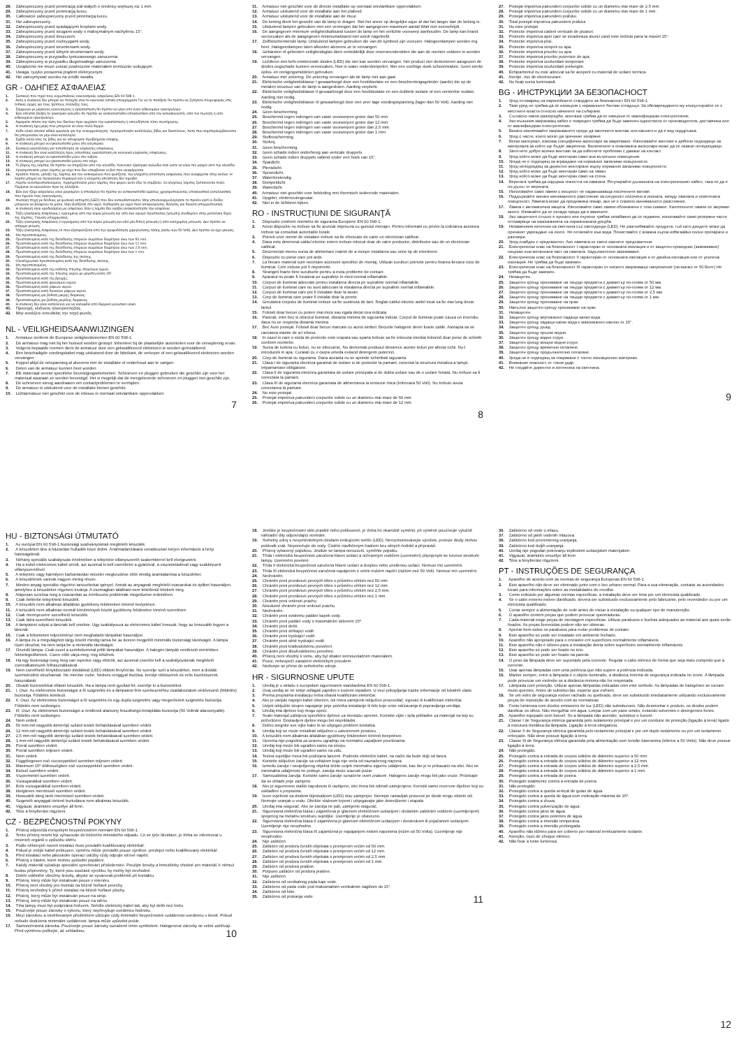28. Zabezpieczony przed penetracją ciał stałych o średnicy większej niż 1 mm.
29. Zabezpieczony przed penetracją kurzu.
30. Całkowicie zabezpieczony przed penetracją kurzu.
31. Nie zabezpieczony.
32. Zabezpieczony przed spadającymi kroplami wody.
33. Zabezpieczony przed strugami wody o maksymalnym nachyleniu 15°.
34. Zabezpieczony przed deszczem.
35. Zabezpieczony przed rozbryzgami wody.
36. Zabezpieczony przed strumieniami wody.
37. Zabezpieczony przed silnymi strumieniami wody.
38. Zabezpieczony w przypadku tymczasowego zanurzenia.
39. Zabezpieczony w przypadku długotrwałego zanurzenia.
40. Urządzenie nie może zostac powleczone materiałem termicznie izolującym.
41. Uwaga, ryzyko porażenia prądem elektrycznym.
42. Nie zatrzymywać wzroku na źródle światła.
GR - ΟΔΗΓΙΕΣ ΑΣΦΑΛΕΙΑΣ
1. Συσκευή που τηρεί τους ευρωπαϊκούς κανονισμούς ασφαλείας EN 60 598-1.
2. Αυτή η συσκευή δεν μπορεί να πεταχτεί σαν τα κανονικά αστικά απορρίμματα Για να τα πετάξετε θα πρέπει να ζητήσετε πληροφορίες στις τοπικές αρχές για τους τρόπους σύλλεξής τους.
3. Σύμφωνα με μερικούς κανονισμούς η εγκατάσταση θα πρέπει να γίνει από έναν ειδικευμένο ηλεκτρολόγο.
4. Εάν υποστεί βλάβη το ηλεκτρικό καλώδιο θα πρέπει να αντικατασταθεί αποκλειστικά από τον κατασκευαστή, από τον πωλητή ή από ειδικευμένο ηλεκτρολόγο.
5. Αφαιρείτε πάντα την τάση του δικτύου πριν αρχίσετε την εγκατάσταση ή οποιοδήποτε τύπο συντήρησης.
6. Η συσκευή έχει μέρη που μπορούν να είναι πολύ θερμά.
7. Κάθε υλικό απαιτεί ειδικά εργαλεία για την συναρμολόγηση. Χρησιμοποιείτε κατάλληλες βίδες και δακτύλιους. Αυτά που συμπεριλαμβάνονται θα μπορούσαν να μην είναι κατάλληλα.
8. Σφίξτε καλά όλες τις βίδες για να αποφύγετε προβλήματα επαφής.
9. Η συσκευή μπορεί να εγκατασταθεί μόνο στο εσωτερικό.
10. Συσκευή ακατάλληλη για τοποθέτηση σε εύφλεκτες επιφάνειες.
11. Η συσκευή δεν είναι κατάλληλη προς απευθείας εγκατάσταση σε κανονικά εύφλεκτες επιφάνειες.
12. Η συσκευή μπορεί να εγκατασταθεί μόνο στο ταβάνι.
13. Η συσκευή μπορεί να εγκατασταθεί μόνον στο τοίχο.
14. Το βάρος της λάμπας θα πρέπει να στηρίζεται από την αλυσίδα. Κανονικό ηλεκτρικό καλώδιο έτσι ώστε να είναι πιο μακρύ από την αλυσίδα.
15. Χρησιμοποιείτε μόνο λάμπες με ισχύ που δεν υπερβαίνει οι βατ που αναφέρονται.
16. Κρατάτε πάντα, μεταξύ της λάμπας και του αντικειμένου που φωτίζεται, την ελάχιστη απόσταση ασφαλείας που αναφέρεται στην εικόνα. Η λάμπα μπορεί να προκαλέσει πυρκαγιά εάν η ελάχιστη απόσταση δεν τηρηθεί.
17. Λάμπα αυτοπροστατευόμενη. Χρησιμοποιείτε μόνο λάμπες που φέρου αυτό εδώ το σύμβολο. Οι αλογόνες λάμπες ζεσταίνονται πολύ. Περίμενε να κρυώσουν πριν τις αλλάξετε.
18. Εάν ένα τζάμι ασφαλείας είναι ραγισμένο ή σπασμένο θα πρέπει να αντικατασταθεί αμέσως χρησιμοποιώντας αποκλειστικά ανταλλακτικά που τηρούν τους κανονισμούς.
19. Φωτεινή πηγή με διόδους με φωτεινή εκπομπή (LED) που δεν αντικαθιστούνται. Μην αποσυναρμολογήσετε το προϊόν γιατί οι δίοδοι μπορούν να βλάψουν τα μάτια. Μην βυθίζεται στο νερό. Καθαρίστε με υγρό πανί αποφεύγοντας διαλυτές και δυνατά απορρυπαντικά.
20. Η συσκευή είναι εφοδιασμένη με ασφάλεια. Εάν η λάμπα δεν ανάβει αντικαταστήστε την ασφάλεια.
21. Τάξη ηλεκτρικής Ασφάλειας I εγγυημένη από την κύρια μόνωση και από ένα αγωγό προστασίας (γείωση) συνδεμένο στην μεταλλική δομή της λάμπας. Γείωση υποχρεωτική.
22. Τάξη ηλεκτρικής Ασφάλειας II εγγυημένη από την κύρια μόνωση και από μία διπλή μόνωση ή από ενισχυμένη μόνωση. Δεν πρέπει να υπάρχει γείωση.
23. Τάξη ηλεκτρικής Ασφάλειας III που εξασφαλίζεται από την τροφοδότηση χαμηλώτατης τάσης (κάτω των 50 Volt). Δεν πρέπει να έχει γείωση.
24. Μη προστατευμένη.
25. Προστατευμένη κατά της διείσδυσης στερεών σωμάτων διαμέτρου άνω των 50 mm.
26. Προστατευμένη κατά της διείσδυσης στερεών σωμάτων διαμέτρου άνω των 12 mm.
27. Προστατευμένη κατά της διείσδυσης στερεών σωμάτων διαμέτρου άνω των 2,5 mm.
28. Προστατευμένη κατά της διείσδυσης στερεών σωμάτων διαμέτρου άνω των 1 mm.
29. Προστατευμένη κατά της διείσδυσης της σκόνης.
30. Ολοκληρωτικά προστατευμένη κατά της διείσδυσης σκόνης.
31. Μη προστατευμένη.
32. Προστατευμένη κατά της κάθετης πτώσης σταγόνων νερού.
33. Προστατευμένη κατά της πτώσης νερού με μέγιστη κλίση 15º.
34. Προστατευμένη κατά της βροχής.
35. Προστατευμένη κατά ψεκασμού νερού.
36. Προστατευμένη κατά ρίψεων νερού.
37. Προστατευμένη κατά δυνατών ρίψεων νερού.
38. Προστατευμένη για βύθιση μικρής διάρκειας.
39. Προστατευμένη για βύθιση μεγάλης διαρκείας.
40. Η συσκευή δεν είναι κατάλληλη για να καλυφθεί από θερμικά μονωτικό υλικό.
41. Προσοχή, κίνδυνος ηλεκτροπληξίας.
42. Μην κοιτάζετε απευθείας την πηγή φωτός.
NL - VEILIGHEIDSAANWIJZINGEN
1. Armatuur conform de Europese veiligheidsnormen EN 60 598-1.
2. De armatuur mag niet bij het huisvuil worden gestopt. Informeer bij de plaatselijke autoriteiten voor de verwijdering ervan.
3. Volgens bepaalde normen dient de armatuur door een gekwalificeerd elektricien te worden geïnstalleerd.
4. Een beschadigde voedingskabel mag uitsluitend door de fabrikant, de verkoper of een gekwalificeerd elektricien worden vervangen.
5. Koppel altijd de netspanning af alvorens met de installatie of onderhoud aan te vangen.
6. Delen van de armatuur kunnen heet worden.
7. Elk materiaal vereist specifieke bevestigingselementen. Schroeven en pluggen gebruiken die geschikt zijn voor het materiaal waaraan ze worden bevestigd. Het is mogelijk dat de meegeleverde schroeven en pluggen niet geschikt zijn.
8. De schroeven stevig aandraaien om contactproblemen te vermijden.
9. De armatuur is uitsluitend voor de installatie binnen geschikt.
10. Lichtarmatuur niet geschikt voor de inbouw in normaal ontvlambare oppervlakken
7
11. Armatuur niet geschikt voor de directe installatie op normaal ontvlambare oppervlakken.
12. Armatuur uitsluitend voor de installatie aan het plafond.
13. Armatuur uitsluitend voor de installatie aan de muur.
14. De ketting dient het gewicht van de lamp te dragen. Stel het snoer op dergelijke wijze af dat het langer dan de ketting is.
15. Uitsluitend lampen gebruiken met een vermogen dat het aangegeven maximum aantal Watt niet overschrijdt.
16. De aangegeven minimum veiligheidsafstand tussen de lamp en het verlichte voorwerp aanhouden. De lamp kan brand veroorzaken als de aangegeven minimumafstand niet wordt nageleefd.
17. Zelfbeschermende lamp. Uitsluitend lampen gebruiken die van dit symbool zijn voorzien. Halogeenlampen worden erg heet. Halogeenlampen laten afkoelen alvorens ze te vervangen.
18. Gebarsten of gebroken veiligheidsglas dient onmiddellijk door reserveonderdelen die aan de normen voldoen te worden vervangen.
19. Lichtbron met licht-emitterende diodes (LED) die niet kan worden vervangen. Het product niet demonteren aangezien de diodes oogschade kunnen veroorzaken. Niet in water onderdompelen. Met een vochtige doek schoonmaken. Geen sterke oplos- en reinigingsmiddelen gebruiken.
20. Armatuur met zekering. De zekering vervangen als de lamp niet aan gaat.
21. Elektrische veiligheidsklasse I gewaarborgd door een hoofdisolatie en een beschermingsgeleider (aarde) die op de metalen structuur van de lamp is aangesloten. Aarding verplicht.
22. Elektrische veiligheidsklasse II gewaarborgd door een hoofdisolatie en een dubbele isolatie of een versterkte isolatie. Aarding niet nodig.
23. Elektrische veiligheidsklasse III gewaarborgd door een zeer lage voedingsspanning (lager dan 50 Volt). Aarding niet nodig.
24. Geen bescherming.
25. Beschermd tegen indringen van vaste voorwerpen groter dan 50 mm.
26. Beschermd tegen indringen van vaste voorwerpen groter dan 12 mm.
27. Beschermd tegen indringen van vaste voorwerpen groter dan 2,5 mm.
28. Beschermd tegen indringen van vaste voorwerpen groter dan 1 mm.
29. Stofbescherming.
30. Stofvrij.
31. Geen bescherming.
32. Geen schade indien onderhevig aan verticale druppels.
33. Geen schade indien druppels vallend onder een hoek van 15°.
34. Spatdicht.
35. Plensdicht.
36. Sproeidicht.
37. Waterbestendig.
38. Dompeldicht.
39. Waterdicht.
40. Armatuur niet geschikt voor bekleding met thermisch isolerende materialen.
41. Opgelet, elektrocutiegevaar.
42. Niet in de lichtbron kijken.
RO - INSTRUCŢIUNI DE SIGURANŢĂ
1. Dispozitiv conform normelor de siguranta Europene EN 60 598-1.
2. Acest dispozitiv nu trebuie sa fie aruncat impreuna cu gunoiul menajer. Pentru informatii cu privire la coletarea acestora trebuie sa consultati autoritatile locale.
3. Potrivit unor norme de instalare trebuie sa fie efectuate de catre un electrician calificat.
4. Daca este deteriorat cablul electric extern trebuie inlocuit doar de catre productor, distribuitor sau de un electrician calificat.
5. Deconectati mereu sursa de alimentare inainte de a incepe instalarea sau orice tip de intretinere.
6. Dispozitiv cu piese care pot arde.
7. La fiecare material sunt necesare accesorii specifice de montaj. Utilizati suruburi potrivite pentru fixarea fiecarui corp de iluminat. Cele incluse pot fi nepotrivite.
8. Strangeti foarte bine suruburile pentru a evita probleme de contact.
9. Aparatul nu poate fi încastrat pe suprafeţe în mod normal inflamabile.
10. Corpuri de iluminat adecvate pentru instalarea directa pe suprafete normal inflamabile.
11. Corpuri de iluminat care nu sunt adecvate la instalarea directa pe suprafete normal inflamabile.
12. Corpuri de iluminat care pot fi instalate doar la tavan.
13. Corp de iluminat care poate fi instalat doar la perete.
14. Greutatea corpului de iluminat trebuie sa fie sustinuta de lant. Reglati cablul electric astfel incat sa fie mai lung decat lantul.
15. Folositi doar becuri cu putere mai mica sau egala decat cea indicata.
16. Pastrati, intre bec si obiectul iluminat, distanta minima de siguranta indicat. Corpul de iluminat poate cauza un incendiu daca nu se respecta distanta minima.
17. Bec Auto protejat. Folositi doar becuri marcate cu acest simbol. Becurile halogene devin foarte calde. Asteapta sa se raceasca inainte de a-l inlocui.
18. In cazul in care o sticla de protectie este crapata sau sparta trebuie sa fie inlocuita imediat folosind doar piese de schimb conform normelor.
19. Sursa de lumina cu leduri, nu se inlocuiesc. Nu demontati produsul deoarece aceste leduri pot afecta ochii. Nu-l introduceti in apa. Curatati cu o carpa umeda evitand detergenti puternici.
20. Corp de iluminat cu siguranta. Daca aceasta nu se aprinde schimbati siguranta.
21. Clasa I de siguranta electrica garantat de isolare si de protectie la pamant, conectat la structura metalica a lampii. Impamantare obligatorie.
22. Clasa II de siguranta electrica garantata de izolare principala si de dubla izolare sau de o izolare fortata. Nu trebuie sa fi conectata la pamant.
23. Clasa III de siguranta electrica garantata de alimentarea la tensiune mica (inferioara 50 Volt). Nu trebuie avuta conectarea la pamant.
24. Nu este protejat.
25. Protejat impotriva patrunderii corpurilor solide cu un diametru mai mare de 50 mm.
26. Protejat impotriva patrunderii corpurilor solide cu un diametru mai mare de 12 mm.
8
27. Protejat impotriva patrunderii corpurilor solide cu un diametru mai mare de 2,5 mm.
28. Protejat impotriva patrunderii corpurilor solide cu un diametru mai mare de 1 mm.
29. Protejat impotriva patrunderii prafului.
30. Total protejat impotriva patrunderii prafului.
31. Nu este protejat.
32. Protectie impotriva caderii verticale de picaturi.
33. Protectie impotriva apei care se incadreaza atunci cand este inclinat pana la maxim 15°.
34. Protectie impotriva ploii.
35. Protectie impotriva stropirii cu apa.
36. Protectie impotriva jeturilor cu apa.
37. Protectie impotriva jeturilor puternice de apa.
38. Protectie impotriva scufundarii temporare
39. Protectie impotriva scufundarii prelungite.
40. Echipamentul nu este adecvat sa fie acoperit cu material de izolare termica.
41. Atenţie, risc de electrocutare.
42. Nu fixaţi sursa luminoasă.
BG - ИНСТРУКЦИИ ЗА БЕЗОПАСНОСТ
1. Уред отговарящ на европейските стандарти за безопасност EN 60 598-1.
2. Тази уред не трябва да се изхвърля с нормалните битови отпадъци. За обезвреждането му консултирайте се с местните власти относно начините на събиране.
3. Съгласно някои разпоредби, монтажа трябва да се извърши от квалифициран електротехник.
4. Ако външния захранващ кабел е повреден трябва да бъде заменен единствено от производителя, доставчика или от квалифициран електротехник.
5. Винаги изключвайте захранването преди да започнете монтаж или какъвто и да е вид поддръжка.
6. Уред с части, които могат да причинят изгаряне.
7. Всеки материал, изисква специфични аксесоари за закрепване. Използвайте винтове и дюбели подходящи за материала за който ще бъдат закрепени. Включените в опаковката аксесоари може да се окажат неподходящи.
8. Затегнете добре всички винтове за да избегнете проблеми с даване на контакт.
9. Уред който може да бъде монтиран само във вътрешни помещения.
10. Уреда не е подходящ за вграждане на нормално запалими повърхности.
11. Уред неподходящ за директно монтиране върху нормално запалими повърхности.
12. Уред който може да бъде монтиран само на таван.
13. Уред който може да бъде монтиран само на стена.
14. Веригата трябва да издържа тежестта на лампата. Регулирайте дължината на електрическият кабел, така че да е по-дълъг от веригата.
15. Използвайте само лампи с мощност не надвишаваща посочените ватове.
16. Поддържайте винаги минималното разстояние за сигурност посочено в иконата, между лампата и осветената повърхност. Лампата може да предизвика пожар, ако не е спазено минималното разстояние.
17. Лампа с автоматична защита. Използвайте само лампи обозначени с този символ. Халогенните лампи се загряват много. Изчакайте да се охлади преди да я замените.
18. Ако защитното стъкло е пукнато или счупено трябва незабавно да се подмени, използвайте само резервни части отговарящи на изискванията на нормативната уредба.
19. Незаменяем източник на светлина със светодиоди (LED). Не разглобявайте продукта, тъй като диодите може да причинят увреждане на очите. Не потапяйте във вода. Почиствайте с влажна кърпа избягвайки силни препарати и разтвори.
20. Уред снабден с предпазител. Ако лампата не свети сменете предпазителя.
21. Електрически клас на безопасност I гарантиран от основната изолация и от защитен проводник (заземяване) свързан към металната част на лампата. Задължително заземяване.
22. Електрически клас на безопасност II гарантиран от основната изолация и от двойна изолация или от усилена изолация .Не трябва да бъде заземен.
23. Електрически клас на безопасност III гарантиран от ниското захранващо напрежение (по-малко от 50 Волт) Не трябва да бъде заземен.
24. Незащитен.
25. Защитен срещу проникване на твърди предмети с диаметър по-голям от 50 мм.
26. Защитен срещу проникване на твърди предмети с диаметър по-голям от 12 мм.
27. Защитен срещу проникване на твърди предмети с диаметър по-голям от 2,5 мм.
28. Защитен срещу проникване на твърди предмети с диаметър по-голям от 1 мм.
29. Защитен срещу проникване на прах.
30. Напълно защитен срещу проникване на прах.
31. Незащитен.
32. Защитен срещу вертикално падащи капки вода.
33. Защитен срещу падащи капки вода с максимален наклон от 15°.
34. Защитен срещу дъжд.
35. Защитен срещу пръски водни.
36. Защитен срещу водни струи.
37. Защитен срещу мощни водни струи.
38. Защитен срещу временно потапяне.
39. Защитен срещу продължително потапяне.
40. Уреда не е подходящ за покриване с топло изолационен материал.
41. Внимание опасност от токов удар.
42. Не гледайте директно в източника на светлина.
9
HU - BIZTONSÁGI ÚTMUTATÓ
1. Az európai EN 60 598-1 biztonsági szabványoknak megfelelő készülék.
2. A készüléket tilos a háztartási hulladék közé dobni. Ártalmatlanítására vonatkozóan kérjen információt a helyi hatóságoknál.
3. Néhány speciális szabályozás értelmében a telepítést villanyszerelő szakemberrel kell elvégeztetni.
4. Ha a külső elektromos kábel sérült, azt azonnal ki kell cseréltetni a gyártóval, a viszonteladóval vagy szakképzett villanyszerelővel.
5. A telepítés vagy bármilyen karbantartási művelet megkezdése előtt mindig áramtalanítsa a készüléket.
6. A készüléknek vannak nagyon meleg részei.
7. Minden anyag speciális rögzítési tartozékokat igényel. Annak az anyagnak megfelelő csavarokat és tipliket használjon, amelyhez a készüléket rögzíteni kívánja. A csomagban található nem feltétlenül felelnek meg.
8. Alaposan szorítsa meg a csavarokat az érintkezési problémák megelőzése érdekében.
9. Csak beltérbe telepíthető készülék.
10. A készülék nem alkalmas általában gyúlékony felületeken történő beépítésre.
11. A készülék nem alkalmas normál körülmények között gyúlékony felületekre történő szerelésre.
12. Csak mennyezetre szerelhető készülék.
13. Csak falra szerelhető készülék.
14. A lámpatest súlyát a láncnak kell viselnie. Úgy szabályozza az elektromos kábel hosszát, hogy az hosszabb legyen a láncnál.
15. Csak a feltüntetett teljesítményt nem meghaladó lámpákat használjon.
16. A lámpa és a megvilágított tárgy között mindig tartsa be az ikonon megjelölt minimális biztonsági távolságot. A lámpa tüzet okozhat, ha nem tartja be a minimális távolságot.
17. Önvédő lámpa. Csak ezzel a szimbólummal jelölt lámpákat használjon. A halogén lámpák rendkívüli mértékben felmelegedhetnek. Csere előtt várja meg, míg kihűlnek.
18. Ha egy biztonsági üveg meg van repedve vagy eltörött, azt azonnal cserélni kell a szabályozásnak megfelelő cserealkatrészek felhasználásával.
19. Nem cserélhető fénykibocsátó diódákkal (LED) ellátott fényforrás. Ne szerelje szét a készüléket, mert a diódák szemsérülést okozhatnak. Ne merítse vízbe. Nedves ronggyal tisztítsa, kerülje oldószerek és erős tisztítószerek használatát.
20. Olvadó biztosítékkal ellátott készülék. Ha a lámpa nem gyullad fel, cserélje ki a biztosítékot.
21. I. Oszt. Az elektromos biztonságot a fő szigetelés és a lámpatest fém szerkezetéhez csatlakoztatott védővezető (földelés) biztosítja. Földelés kötelező.
22. II. Oszt. Az elektromos biztonságot a fő szigetelés és egy dupla szigetelés vagy megerősített szigetelés biztosítja. Földelés nem szükséges.
23. III. Oszt. Az elektromos biztonságot a rendkívül alacsony feszültségű betáplálás biztosítja (50 Voltnál alacsonyabb). Földelés nem szükséges.
24. Nem védett.
25. 50 mm-nél nagyobb átmérőjű szilárd testek behatolásával szemben védett.
26. 12 mm-nél nagyobb átmérőjű szilárd testek behatolásával szemben védett.
27. 2,5 mm-nél nagyobb átmérőjű szilárd testek behatolásával szemben védett.
28. 1 mm-nél nagyobb átmérőjű szilárd testek behatolásával szemben védett.
29. Porral szemben védett.
30. Porral szemben teljesen védett.
31. Nem védett.
32. Függőlegesen eső vízcseppekkel szemben teljesen védett.
33. Maximum 15º dőlésszögben eső vízcseppekkel szemben védett.
34. Esővel szemben védett.
35. Vízpermettel szemben védett.
36. Vízsugarakkal szemben védett.
37. Erős vízsugarakkal szemben védett.
38. Ideiglenes merítéssel szemben védett.
39. Hosszabb ideig tartó merítéssel szemben védett.
40. Szigetelő anyaggal történő burkolásra nem alkalmas készülék.
41. Vigyázat, áramütés veszélye áll fenn.
42. Tilos a fényforrást rögzíteni.
CZ - BEZPEČNOSTNÍ POKYNY
1. Přístroj odpovídá evropským bezpečnostním normám EN 60 598-1.
2. Tento přístroj nesmí být vyhazován do běžného městského odpadu. Co se týče likvidace, je třeba se informovat u místních orgánů o způsobu sběru.
3. Podle některých norem instalaci musí provádět kvalifikovaný elektrikář.
4. Pokud je vnější kabel poškozen, výměnu může provádět pouze výrobce, prodejce nebo kvalifikovaný elektrikář.
5. Před instalací nebo jakoukoliv operací údržby vždy odpojte síťové napětí.
6. Přístroj s částmi, které mohou způsobit popálení.
7. Každý materiál vyžaduje speciální upevňovací příslušenství. Použijte šrouby a hmoždinky vhodné pro materiál, k němuž budou připevněny. Ty, které jsou součástí výrobku, by mohly být nevhodné.
8. Dobře utáhněte všechny šrouby, abyste se vyvarovali problémů při kontaktu.
9. Přístroj, který může být instalován pouze v interiéru.
10. Přístroj není vhodný pro montáž na běžně hořlavé povrchy.
11. Přístroj nevhodný k přímé instalaci na běžně hořlavé plochy.
12. Přístroj, který může být instalován pouze na strop.
13. Přístroj, který může být instalován pouze na stěnu.
14. Tíha lampy musí být podpírána řetězem. Seřiďte elektrický kabel tak, aby byl delší než řetěz.
15. Používejte pouze žárovky o výkonu, který nepřevyšuje uvedenou hodnotu.
16. Mezi žárovkou a osvětlovaným předmětem udržujte vždy minimální bezpečnostní vzdálenost uvedenou v ikoně. Pokud nebude dodržena minimální vzdálenost, lampa může způsobit požár.
17. Samoochranná žárovka. Používejte pouze žárovky označené tímto symbolem. Halogenové žárovky se velmi zahřívají. Před výměnou počkejte, až zchladnou.
10
18. Jestliže je bezpečnostní sklo prasklé nebo poškozené, je třeba ho okamžitě vyměnit, při výměně používejte výlučně náhradní díly odpovídající normám.
19. Světelný zdroj s nevyměnitelnými diodami emitujícími světlo (LED). Nerozmontovávejte výrobek, protože diody mohou poškodit zrak. Neponořujte do vody. Čistěte navlhčeným hadrem bez silných ředidel a přípravků.
20. Přístroj vybavený pojistkou. Jestliže se lampa nerozsvítí, vyměňte pojistku.
21. Třída I elektrická bezpečnost zaručena hlavní izolací a ochranným vodičem (uzemnění) připojeným ke kovové struktuře lampy. Uzemnění povinné.
22. Třída II elektrická bezpečnost zaručena hlavní izolací a dvojitou nebo zesílenou izolací. Nemusí mít uzemnění.
23. Třída III elektrická bezpečnost zaručena napájením o velmi nízkém napětí (nižším než 50 Volt). Nemusí mít uzemnění.
24. Nechráněn.
25. Chráněn proti proniknutí pevných těles o průměru větším než 50 mm.
26. Chráněn proti proniknutí pevných těles o průměru větším než 12 mm.
27. Chráněn proti proniknutí pevných těles o průměru větším než 2,5 mm.
28. Chráněn proti proniknutí pevných těles o průměru větším než 1 mm.
29. Chráněn proti vniknutí prachu.
30. Absolutně chráněn proti vniknutí prachu.
31. Nechráněn.
32. Chráněn proti svislému padání kapek vody.
33. Chráněn proti padání vody s maximálním sklonem 15º.
34. Chráněn proti dešti.
35. Chráněn proti stříkající vodě.
36. Chráněn proti tryskající vodě.
37. Chráněn proti silně tryskající vodě.
38. Chráněn proti krátkodobému ponoření.
39. Chráněn proti dlouhodobému ponoření.
40. Přístroj není vhodný k tomu, aby byl obalen termoizolačním materiálem.
41. Pozor, nebezpečí zasažení elektrickým proudem.
42. Nedívejte se přímo do světelného zdroje.
HR - SIGURNOSNE UPUTE
1. Uređaj je u skladu s europskim sigurnosnim standardima EN 60 598-1.
2. Ovaj uređaj se ne smije odlagati zajedno s kućnim otpadom. U vezi prikupljanja tražite informacije od lokalnih vlasti.
3. Prema propisima instalaciju treba obaviti kvalificirani električar.
4. Ako je vanjski napojni kabel oštećen, isti mora zamijeniti isključivo proizvođač, trgovac ili kvalificirani električar.
5. Uvijek isključite strujno napajanje prije početka instalacije ili bilo koje vrste održavanja ili popravljanja uređaja.
6. Uređaj ima djelove koji mogu opeći.
7. Svaki materijal zahtijeva specifične djelove za montažu opreme. Koristite vijke i tipla prikladne za materijal na koji su pričvršćeni. Dostavljeni djelovi mogu biti neprikladni.
8. Dobro stegnite sve vijke kako bi se izbjegao problem kontakta.
9. Uređaj koji se može instalirati isključivo u zatvorenom prostoru.
10. A készülék nem alkalmas általában gyúlékony felületeken történő beépítésre.
11. Oprema nije pogodna za izravnu ugradnju na normalno zapaljivim površinama.
12. Uređaj koji može biti ugrađen samo na stropu.
13. Uređaj koji može biti ugrađen samo na zidu.
14. Težina svjetiljke mora biti podržana lancem. Podesite električni kabel, na način da bude dulji od lanca.
15. Koristite isključivo žarulje sa voltažom koja nije veća od naznačenog napona.
16. Između žarulje i osvijetljenog objekta držite uvijek minimalnu sigurnu udaljenost, kao što je to prikazano na slici. Ako se minimalna udaljenost ne poštuje, žarulja može izazvati požar.
17. Samozaštitna žarulja. Koristite samo žarulje označene ovim znakom. Halogene žarulje mogu biti jako vruće. Pričekajte da se ohlade prije zamjene.
18. Ako je sigurnosno staklo napuknuto ili razbijeno, isto mora biti odmah zamijenjeno. Koristiti samo rezervne dijelove koji su usklađeni s propisima.
19. Izvor svjetlosti sa diodom bljeskalicom (LED) nisu zamjenjivi. Nemojte rastavljati proizvod jer diode mogu oštetiti oči. Nemojte uranjati u vodu. Obrišite vlažnom krpom i izbjegavajte jake deterdžente i otapala.
20. Uređaj ima osigurač. Ako se žarulja ne pali, zamijeniti osigurač.
21. Sigurnosna električna klasa I zajamčena je glavnom električnom izolacijom i dodatnim zaštitnim vodičem (uzemljenjem) spojenog na metalnu strukturu svjetiljke. Uzemljenje je obavezno.
22. Sigurnosna električna klasa II zajamčena je glavnom električnom izolacijom i dvostrukom ili pojačanom izolacijom. Uzemljenje nije neophodno.
23. Sigurnosna električna klasa III zajamčena je napajanjem niskim naponima (nižim od 50 Volta). Uzemljenje nije neophodno.
24. Nije zaštićen
25. Zaštićen od prodora čvrstih objekata s promjerom većim od 50 mm.
26. Zaštićen od prodora čvrstih objekata s promjerom većim od 12 mm.
27. Zaštićen od prodora čvrstih objekata s promjerom većim od 2,5 mm.
28. Zaštićen od prodora čvrstih objekata s promjerom većim od 1 mm.
29. Zaštićen od prodora prašine.
30. Potpuno zaštićen od prodora prašine.
31. Nije zaštićen
32. Zaštićeno od vertikalnog pada kapi vode.
33. Zaštićeno od pada vode pod maksimalnim vertikalnim nagibom do 15°.
34. Zaštićeno od kiše.
35. Zaštićeno od prskanja vode.
11
36. Zaštićeno od vode u mlazu.
37. Zaštićeno od jakih vodenih mlazova.
38. Zaštićeno kod privremenog uranjanja.
39. Zaštićeno kod duljih uranjanja.
40. Uređaj nije pogodan pokrivanju toplinskim izolacijskim materijalom.
41. Vigyázat, áramütés veszélye áll fenn.
42. Tilos a fényforrást rögzíteni.
PT - INSTRUÇÕES DE SEGURANÇA
1. Aparelho de acordo com as normas de segurança Europeias EN 60 598-1.
2. Este aparelho não deve ser eliminado junto com o lixo urbano normal. Para a sua eliminação, contatar as autoridades locais para informações sobre as modalidades de recolha.
3. Como indicado por algumas normas específicas, a instalação deve ser feita por um eletricista qualificado.
4. Se o cabo externo estiver danificado, deverá ser substituído exclusivamente pelo fabricante, pelo revendedor ou por um eletricista qualificado.
5. Cortar sempre a alimentação de rede antes de iniciar a instalação ou qualquer tipo de manutenção.
6. O aparelho contém peças que podem provocar queimaduras.
7. Cada material exige peças de montagem específicas. Utilizar parafusos e buchas adequados ao material aos quais serão fixados. As peças fornecidas podem não ser idóneas.
8. Apertar bem todos os parafusos para evitar problemas de contato.
9. Este aparelho só pode ser instalado em ambiente fechado.
10. Aparelho não apropriado para o encastre em superfícies normalmente inflamáveis.
11. Este aparelho não é idôneo para a instalação direta sobre superfícies normalmente inflamáveis.
12. Este aparelho só pode ser fixado no teto.
13. Este aparelho só pode ser fixado na parede.
14. O peso da lâmpada deve ser suportado pela corrente. Regular o cabo elétrico de forma que seja mais comprido que a corrente.
15. Usar apenas lâmpadas com uma potência que não supere a potência indicada.
16. Manter sempre, entre a lâmpada e o objeto iluminado, a distância mínima de segurança indicada no ícone. A lâmpada pode provocar um incêndio se a distância mínima não for respeitada.
17. Lâmpada com proteção. Utilizar apenas lâmpadas indicadas com este símbolo. As lâmpadas de halogéneo se tornam muito quentes. Antes de substituí-las, esperar que esfriem.
18. Se um vidro de segurança estiver rachado ou quebrado, deve ser substituído imediatamente utilizando exclusivamente peças de reposição de acordo com as normativas.
19. Fonte luminosa com díodos emissores de luz (LED) não substituíveis. Não desmontar o produto, os díodos podem danificar os olhos. Não mergulhar em água. Limpar com um pano úmido, evitando solventes e detergentes fortes.
20. Aparelho equipado com fusível. Se a lâmpada não acender, substituir o fusível.
21. Classe I de Segurança elétrica garantida pelo isolamento principal e por um condutor de proteção (ligação à terra) ligado à estrutura metálica da lâmpada. Ligação à terra obrigatória.
22. Classe II de Segurança elétrica garantida pelo isolamento principal e por um duplo isolamento ou por um isolamento reforçado. Não deve possuir ligação à terra.
23. Classe III de Segurança elétrica garantida pela alimentação com tensão baixíssima (inferior a 50 Volts). Não deve possuir ligação à terra.
24. Não protegido.
25. Protegido contra a entrada de corpos sólidos de diâmetro superior a 50 mm.
26. Protegido contra a entrada de corpos sólidos de diâmetro superior a 12 mm.
27. Protegido contra a entrada de corpos sólidos de diâmetro superior a 2,5 mm.
28. Protegido contra a entrada de corpos sólidos de diâmetro superior a 1 mm.
29. Protegido contra a entrada de poeira.
30. Protegido totalmente contra a entrada de poeira.
31. Não protegido.
32. Protegido contra a queda vertical de gotas de água.
33. Protegido contra a queda de água com inclinação máxima de 15º.
34. Protegido contra a chuva.
35. Protegido contra pulverização de água.
36. Protegido contra jatos de água.
37. Protegido contra jatos potentes de água.
38. Protegido contra a imersão temporária.
39. Protegido contra a imersão prolongada.
40. Aparelho não idôneo para ser coberto por material termicamente isolante.
41. Atenção, risco de choque elétrico.
42. Não fixar a fonte luminosa.
12